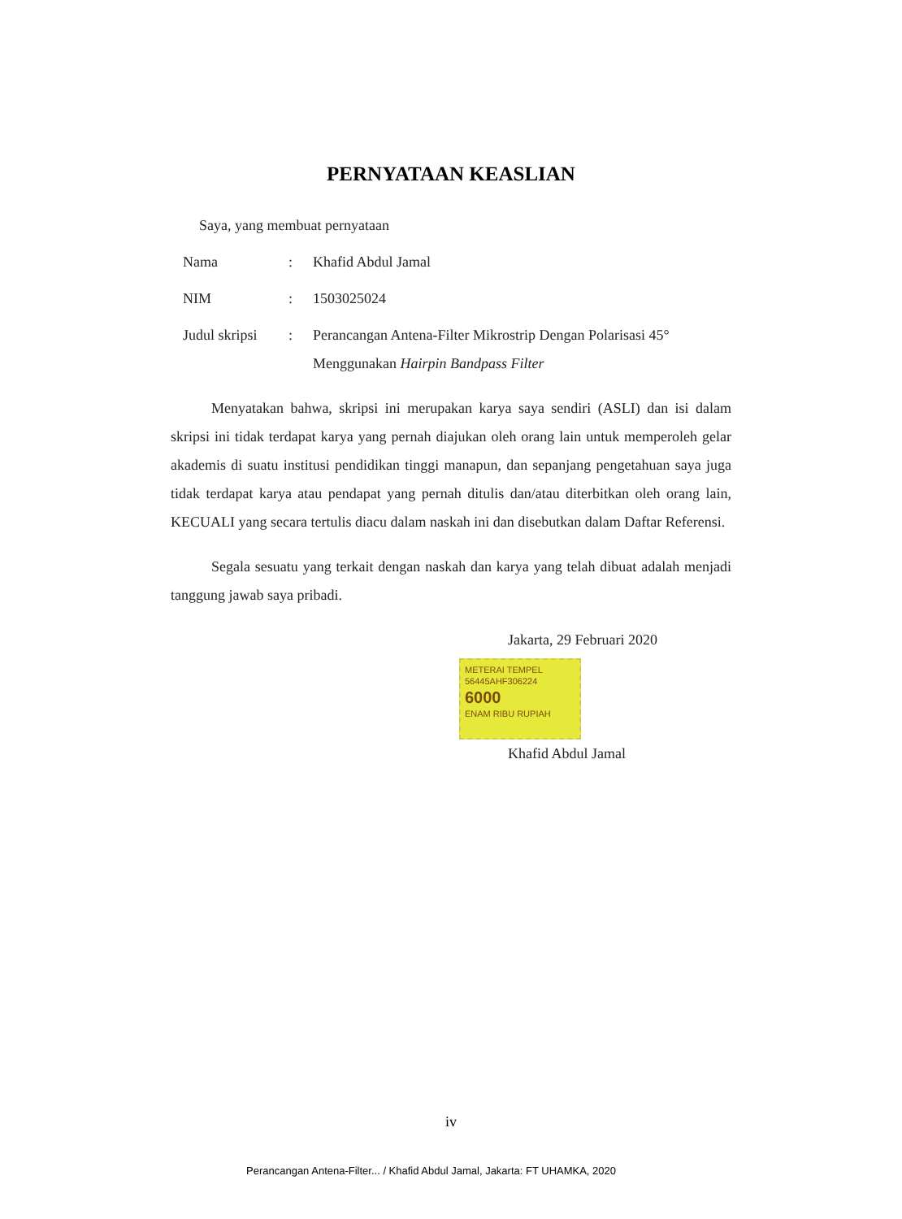PERNYATAAN KEASLIAN
Saya, yang membuat pernyataan
Nama: Khafid Abdul Jamal
NIM: 1503025024
Judul skripsi: Perancangan Antena-Filter Mikrostrip Dengan Polarisasi 45° Menggunakan Hairpin Bandpass Filter
Menyatakan bahwa, skripsi ini merupakan karya saya sendiri (ASLI) dan isi dalam skripsi ini tidak terdapat karya yang pernah diajukan oleh orang lain untuk memperoleh gelar akademis di suatu institusi pendidikan tinggi manapun, dan sepanjang pengetahuan saya juga tidak terdapat karya atau pendapat yang pernah ditulis dan/atau diterbitkan oleh orang lain, KECUALI yang secara tertulis diacu dalam naskah ini dan disebutkan dalam Daftar Referensi.
Segala sesuatu yang terkait dengan naskah dan karya yang telah dibuat adalah menjadi tanggung jawab saya pribadi.
Jakarta, 29 Februari 2020
METERAI TEMPEL
56445AHF306224
6000
ENAM RIBU RUPIAH
Khafid Abdul Jamal
iv
Perancangan Antena-Filter... / Khafid Abdul Jamal, Jakarta: FT UHAMKA, 2020